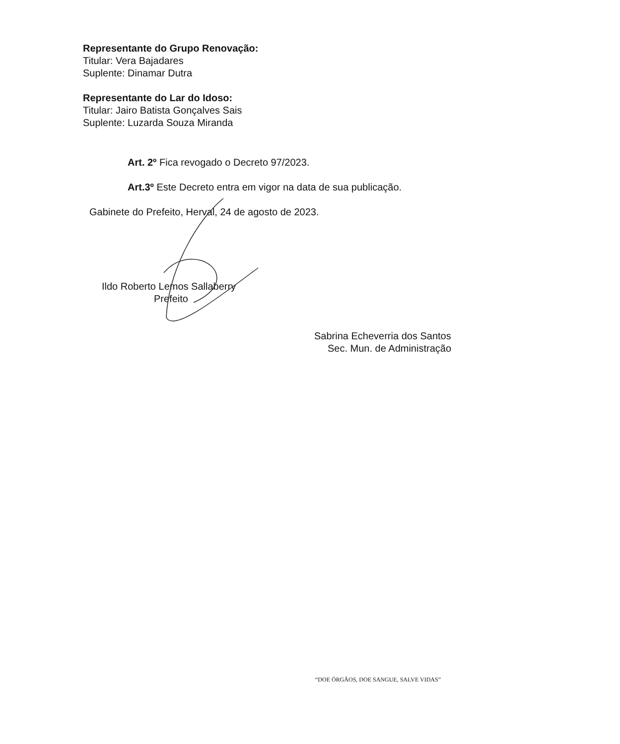Representante do Grupo Renovação:
Titular: Vera Bajadares
Suplente: Dinamar Dutra
Representante do Lar do Idoso:
Titular: Jairo Batista Gonçalves Sais
Suplente: Luzarda Souza Miranda
Art. 2º Fica revogado o Decreto 97/2023.
Art.3º Este Decreto entra em vigor na data de sua publicação.
Gabinete do Prefeito, Herval, 24 de agosto de 2023.
Ildo Roberto Lemos Sallaberry
Prefeito
Sabrina Echeverria dos Santos
Sec. Mun. de Administração
“DOE ÓRGÃOS, DOE SANGUE, SALVE VIDAS”